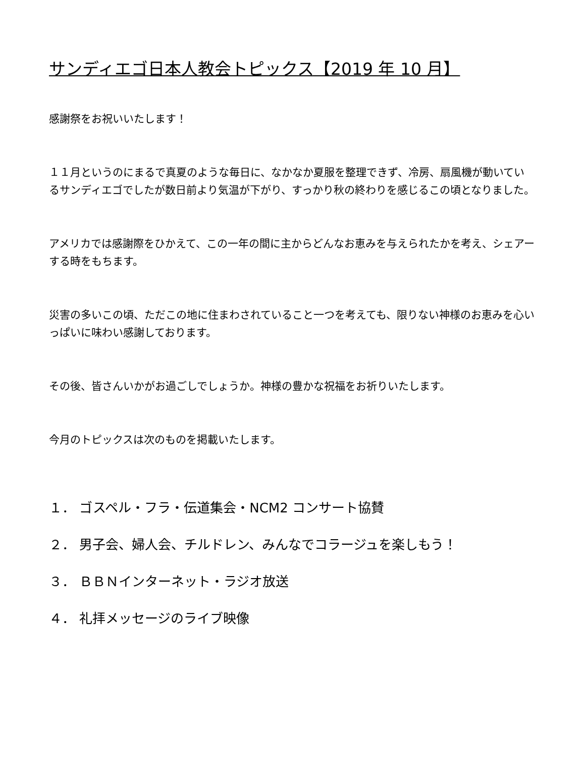サンディエゴ日本人教会トピックス【2019 年 10 月】
感謝祭をお祝いいたします！
１１月というのにまるで真夏のような毎日に、なかなか夏服を整理できず、冷房、扇風機が動いているサンディエゴでしたが数日前より気温が下がり、すっかり秋の終わりを感じるこの頃となりました。
アメリカでは感謝際をひかえて、この一年の間に主からどんなお恵みを与えられたかを考え、シェアーする時をもちます。
災害の多いこの頃、ただこの地に住まわされていること一つを考えても、限りない神様のお恵みを心いっぱいに味わい感謝しております。
その後、皆さんいかがお過ごしでしょうか。神様の豊かな祝福をお祈りいたします。
今月のトピックスは次のものを掲載いたします。
１． ゴスペル・フラ・伝道集会・NCM2 コンサート協賛
２． 男子会、婦人会、チルドレン、みんなでコラージュを楽しもう！
３． ＢＢＮインターネット・ラジオ放送
４． 礼拝メッセージのライブ映像